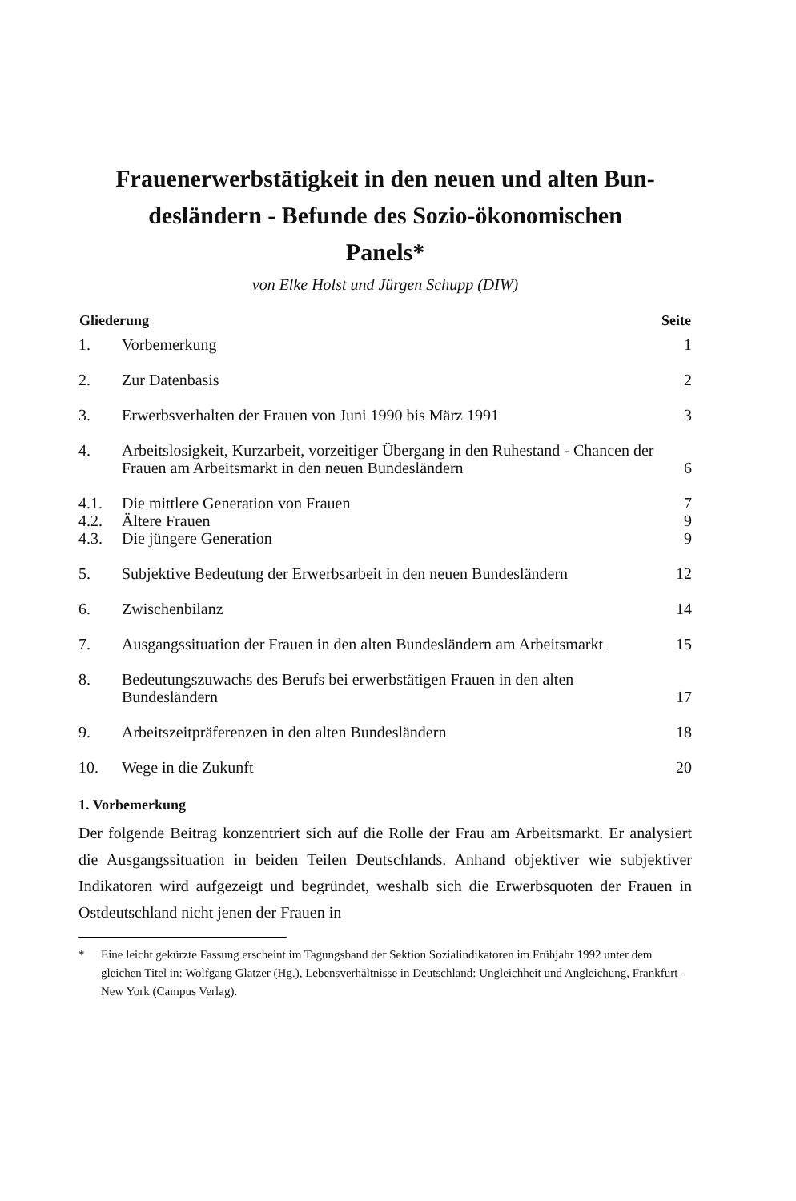Frauenerwerbstätigkeit in den neuen und alten Bun-
desländern - Befunde des Sozio-ökonomischen
Panels*
von Elke Holst und Jürgen Schupp (DIW)
| Gliederung | | Seite |
| --- | --- | --- |
| 1. | Vorbemerkung | 1 |
| 2. | Zur Datenbasis | 2 |
| 3. | Erwerbsverhalten der Frauen von Juni 1990 bis März 1991 | 3 |
| 4. | Arbeitslosigkeit, Kurzarbeit, vorzeitiger Übergang in den Ruhestand - Chancen der Frauen am Arbeitsmarkt in den neuen Bundesländern | 6 |
| 4.1. | Die mittlere Generation von Frauen | 7 |
| 4.2. | Ältere Frauen | 9 |
| 4.3. | Die jüngere Generation | 9 |
| 5. | Subjektive Bedeutung der Erwerbsarbeit in den neuen Bundesländern | 12 |
| 6. | Zwischenbilanz | 14 |
| 7. | Ausgangssituation der Frauen in den alten Bundesländern am Arbeitsmarkt | 15 |
| 8. | Bedeutungszuwachs des Berufs bei erwerbstätigen Frauen in den alten Bundesländern | 17 |
| 9. | Arbeitszeitpräferenzen in den alten Bundesländern | 18 |
| 10. | Wege in die Zukunft | 20 |
1. Vorbemerkung
Der folgende Beitrag konzentriert sich auf die Rolle der Frau am Arbeitsmarkt. Er analysiert die Ausgangssituation in beiden Teilen Deutschlands. Anhand objektiver wie subjektiver Indikatoren wird aufgezeigt und begründet, weshalb sich die Erwerbsquoten der Frauen in Ostdeutschland nicht jenen der Frauen in
* Eine leicht gekürzte Fassung erscheint im Tagungsband der Sektion Sozialindikatoren im Frühjahr 1992 unter dem gleichen Titel in: Wolfgang Glatzer (Hg.), Lebensverhältnisse in Deutschland: Ungleichheit und Angleichung, Frankfurt - New York (Campus Verlag).